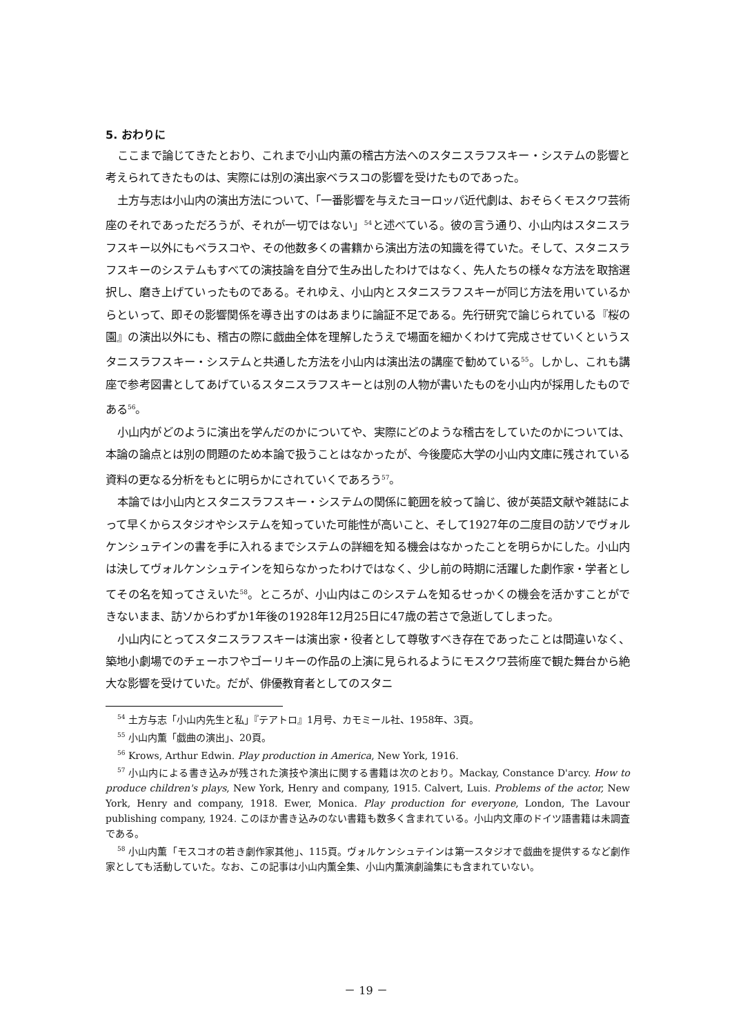5. おわりに
ここまで論じてきたとおり、これまで小山内薫の稽古方法へのスタニスラフスキー・システムの影響と考えられてきたものは、実際には別の演出家ベラスコの影響を受けたものであった。
土方与志は小山内の演出方法について、「一番影響を与えたヨーロッパ近代劇は、おそらくモスクワ芸術座のそれであっただろうが、それが一切ではない」<sup>54</sup>と述べている。彼の言う通り、小山内はスタニスラフスキー以外にもベラスコや、その他数多くの書籍から演出方法の知識を得ていた。そして、スタニスラフスキーのシステムもすべての演技論を自分で生み出したわけではなく、先人たちの様々な方法を取捨選択し、磨き上げていったものである。それゆえ、小山内とスタニスラフスキーが同じ方法を用いているからといって、即その影響関係を導き出すのはあまりに論証不足である。先行研究で論じられている『桜の園』の演出以外にも、稽古の際に戯曲全体を理解したうえで場面を細かくわけて完成させていくというスタニスラフスキー・システムと共通した方法を小山内は演出法の講座で勧めている<sup>55</sup>。しかし、これも講座で参考図書としてあげているスタニスラフスキーとは別の人物が書いたものを小山内が採用したものである<sup>56</sup>。
小山内がどのように演出を学んだのかについてや、実際にどのような稽古をしていたのかについては、本論の論点とは別の問題のため本論で扱うことはなかったが、今後慶応大学の小山内文庫に残されている資料の更なる分析をもとに明らかにされていくであろう<sup>57</sup>。
本論では小山内とスタニスラフスキー・システムの関係に範囲を絞って論じ、彼が英語文献や雑誌によって早くからスタジオやシステムを知っていた可能性が高いこと、そして1927年の二度目の訪ソでヴォルケンシュテインの書を手に入れるまでシステムの詳細を知る機会はなかったことを明らかにした。小山内は決してヴォルケンシュテインを知らなかったわけではなく、少し前の時期に活躍した劇作家・学者としてその名を知ってさえいた<sup>58</sup>。ところが、小山内はこのシステムを知るせっかくの機会を活かすことができないまま、訪ソからわずか1年後の1928年12月25日に47歳の若さで急逝してしまった。
小山内にとってスタニスラフスキーは演出家・役者として尊敬すべき存在であったことは間違いなく、築地小劇場でのチェーホフやゴーリキーの作品の上演に見られるようにモスクワ芸術座で観た舞台から絶大な影響を受けていた。だが、俳優教育者としてのスタニ
<sup>54</sup> 土方与志「小山内先生と私」『テアトロ』1月号、カモミール社、1958年、3頁。
<sup>55</sup> 小山内薫「戯曲の演出」、20頁。
<sup>56</sup> Krows, Arthur Edwin. Play production in America, New York, 1916.
<sup>57</sup> 小山内による書き込みが残された演技や演出に関する書籍は次のとおり。Mackay, Constance D'arcy. How to produce children's plays, New York, Henry and company, 1915. Calvert, Luis. Problems of the actor, New York, Henry and company, 1918. Ewer, Monica. Play production for everyone, London, The Lavour publishing company, 1924. このほか書き込みのない書籍も数多く含まれている。小山内文庫のドイツ語書籍は未調査である。
<sup>58</sup> 小山内薫「モスコオの若き劇作家其他」、115頁。ヴォルケンシュテインは第一スタジオで戯曲を提供するなど劇作家としても活動していた。なお、この記事は小山内薫全集、小山内薫演劇論集にも含まれていない。
－ 19 －